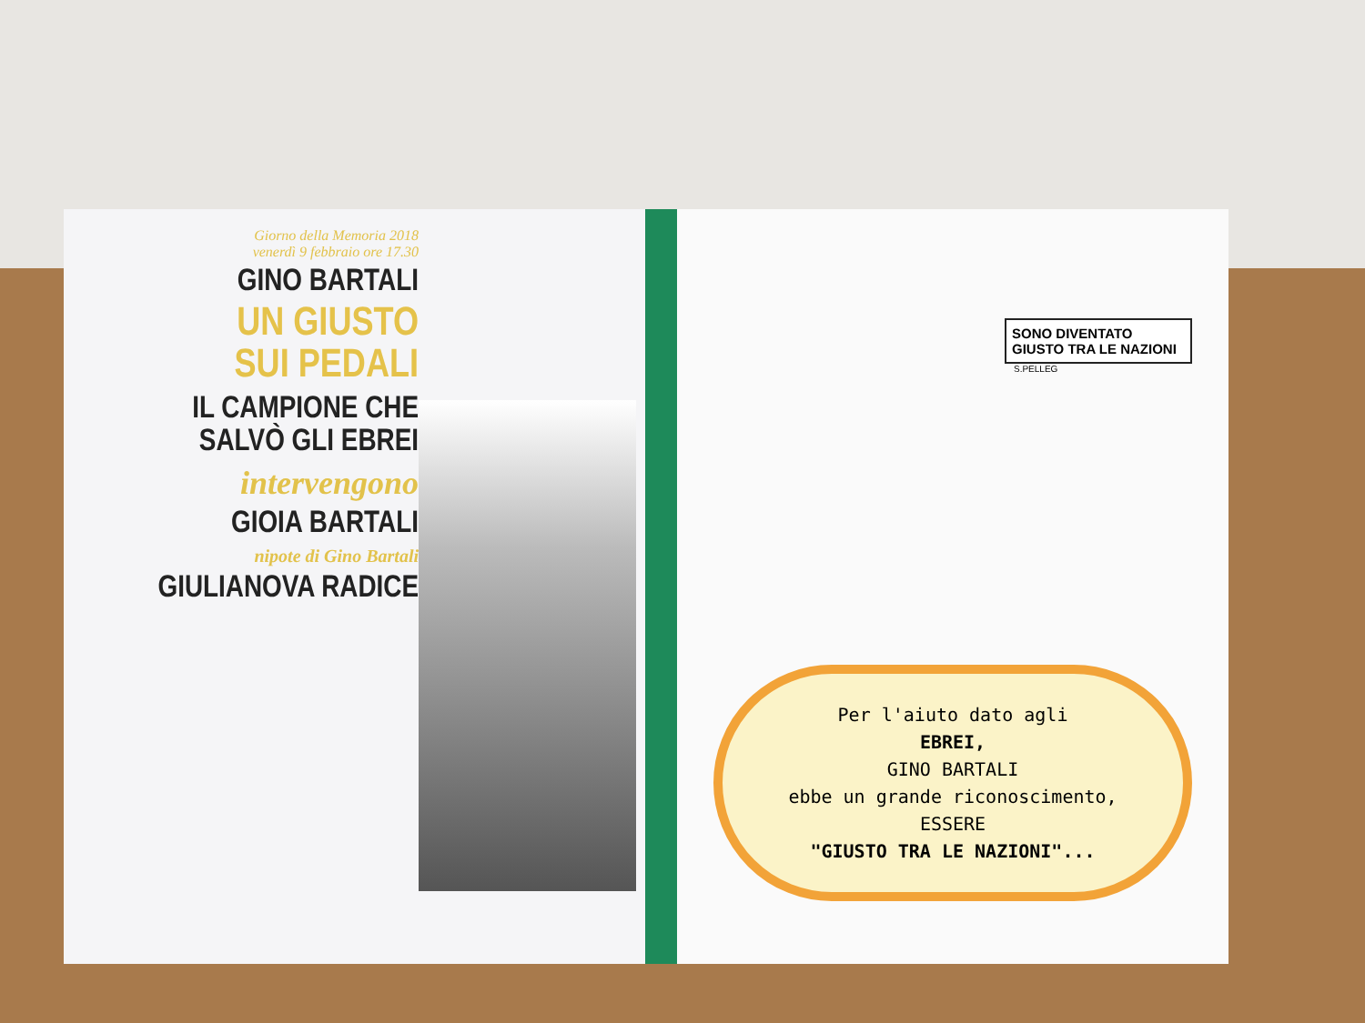Giorno della Memoria 2018
venerdì 9 febbraio ore 17.30
GINO BARTALI
UN GIUSTO
SUI PEDALI
IL CAMPIONE CHE
SALVÒ GLI EBREI
intervengono
GIOIA BARTALI
nipote di Gino Bartali
GIULIANOVA RADICE
SONO DIVENTATO GIUSTO TRA LE NAZIONI
S.PELLEG
Per l'aiuto dato agli
EBREI,
GINO BARTALI
ebbe un grande riconoscimento,
ESSERE
"GIUSTO TRA LE NAZIONI"...